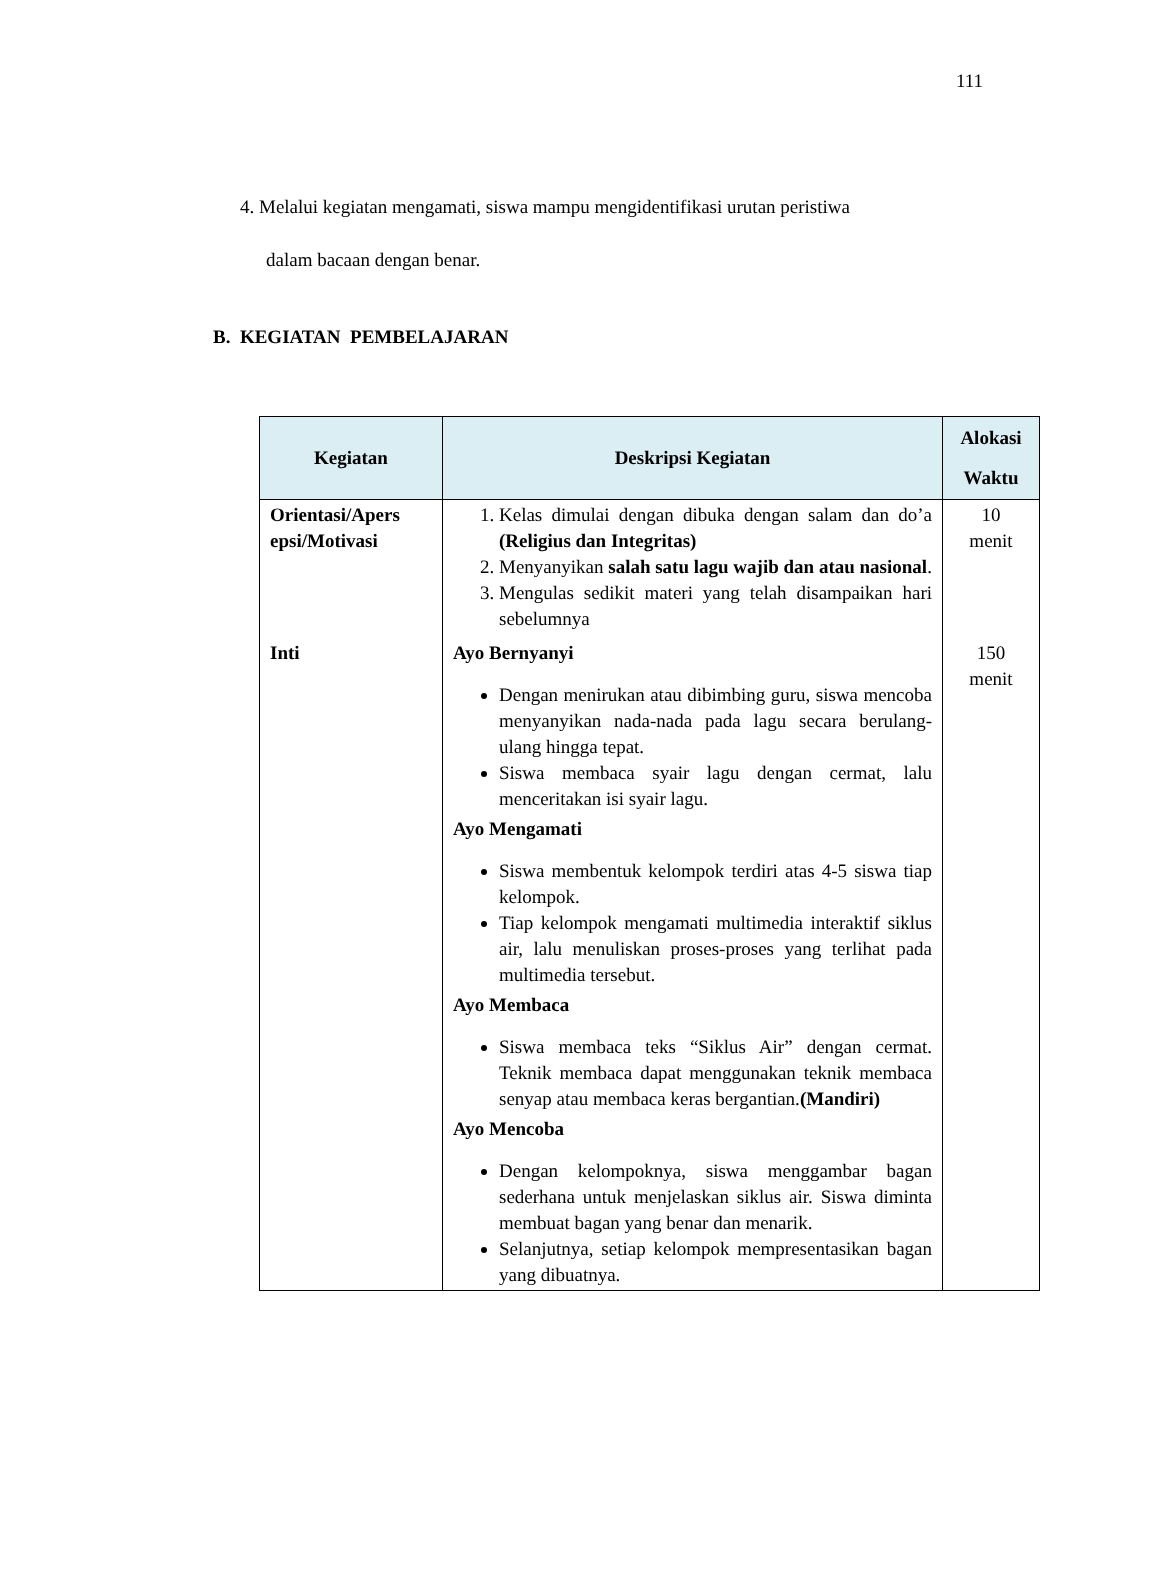111
4. Melalui kegiatan mengamati, siswa mampu mengidentifikasi urutan peristiwa
dalam bacaan dengan benar.
B. KEGIATAN PEMBELAJARAN
| Kegiatan | Deskripsi Kegiatan | Alokasi Waktu |
| --- | --- | --- |
| Orientasi/Apers epsi/Motivasi | 1. Kelas dimulai dengan dibuka dengan salam dan do’a (Religius dan Integritas) 2. Menyanyikan salah satu lagu wajib dan atau nasional . 3. Mengulas sedikit materi yang telah disampaikan hari sebelumnya | 10 menit |
| Inti | Ayo Bernyanyi Dengan menirukan atau dibimbing guru, siswa mencoba menyanyikan nada-nada pada lagu secara berulang-ulang hingga tepat. Siswa membaca syair lagu dengan cermat, lalu menceritakan isi syair lagu. Ayo Mengamati Siswa membentuk kelompok terdiri atas 4-5 siswa tiap kelompok. Tiap kelompok mengamati multimedia interaktif siklus air, lalu menuliskan proses-proses yang terlihat pada multimedia tersebut. Ayo Membaca Siswa membaca teks “Siklus Air” dengan cermat. Teknik membaca dapat menggunakan teknik membaca senyap atau membaca keras bergantian. (Mandiri) Ayo Mencoba Dengan kelompoknya, siswa menggambar bagan sederhana untuk menjelaskan siklus air. Siswa diminta membuat bagan yang benar dan menarik. Selanjutnya, setiap kelompok mempresentasikan bagan yang dibuatnya. | 150 menit |